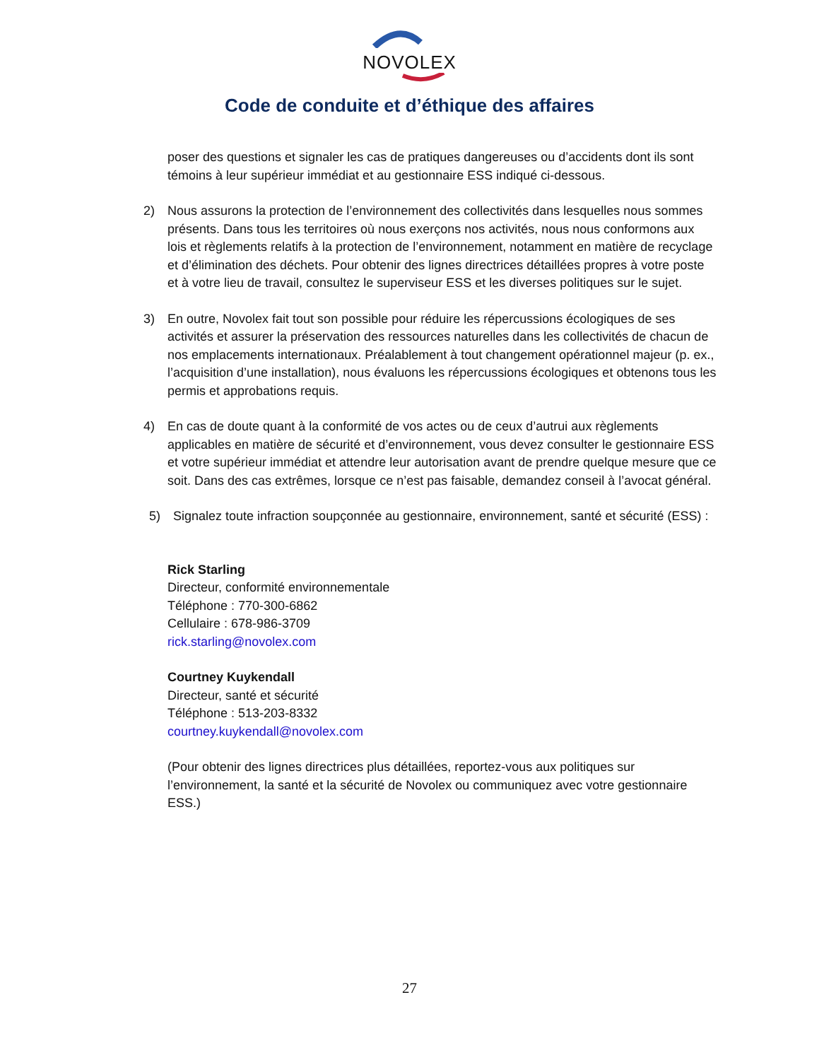NOVOLEX
Code de conduite et d’éthique des affaires
poser des questions et signaler les cas de pratiques dangereuses ou d’accidents dont ils sont témoins à leur supérieur immédiat et au gestionnaire ESS indiqué ci-dessous.
2) Nous assurons la protection de l’environnement des collectivités dans lesquelles nous sommes présents. Dans tous les territoires où nous exerçons nos activités, nous nous conformons aux lois et règlements relatifs à la protection de l’environnement, notamment en matière de recyclage et d’élimination des déchets. Pour obtenir des lignes directrices détaillées propres à votre poste et à votre lieu de travail, consultez le superviseur ESS et les diverses politiques sur le sujet.
3) En outre, Novolex fait tout son possible pour réduire les répercussions écologiques de ses activités et assurer la préservation des ressources naturelles dans les collectivités de chacun de nos emplacements internationaux. Préalablement à tout changement opérationnel majeur (p. ex., l’acquisition d’une installation), nous évaluons les répercussions écologiques et obtenons tous les permis et approbations requis.
4) En cas de doute quant à la conformité de vos actes ou de ceux d’autrui aux règlements applicables en matière de sécurité et d’environnement, vous devez consulter le gestionnaire ESS et votre supérieur immédiat et attendre leur autorisation avant de prendre quelque mesure que ce soit. Dans des cas extrêmes, lorsque ce n’est pas faisable, demandez conseil à l’avocat général.
5) Signalez toute infraction soupçonnée au gestionnaire, environnement, santé et sécurité (ESS) :
Rick Starling
Directeur, conformité environnementale
Téléphone : 770-300-6862
Cellulaire : 678-986-3709
rick.starling@novolex.com
Courtney Kuykendall
Directeur, santé et sécurité
Téléphone : 513-203-8332
courtney.kuykendall@novolex.com
(Pour obtenir des lignes directrices plus détaillées, reportez-vous aux politiques sur l’environnement, la santé et la sécurité de Novolex ou communiquez avec votre gestionnaire ESS.)
27